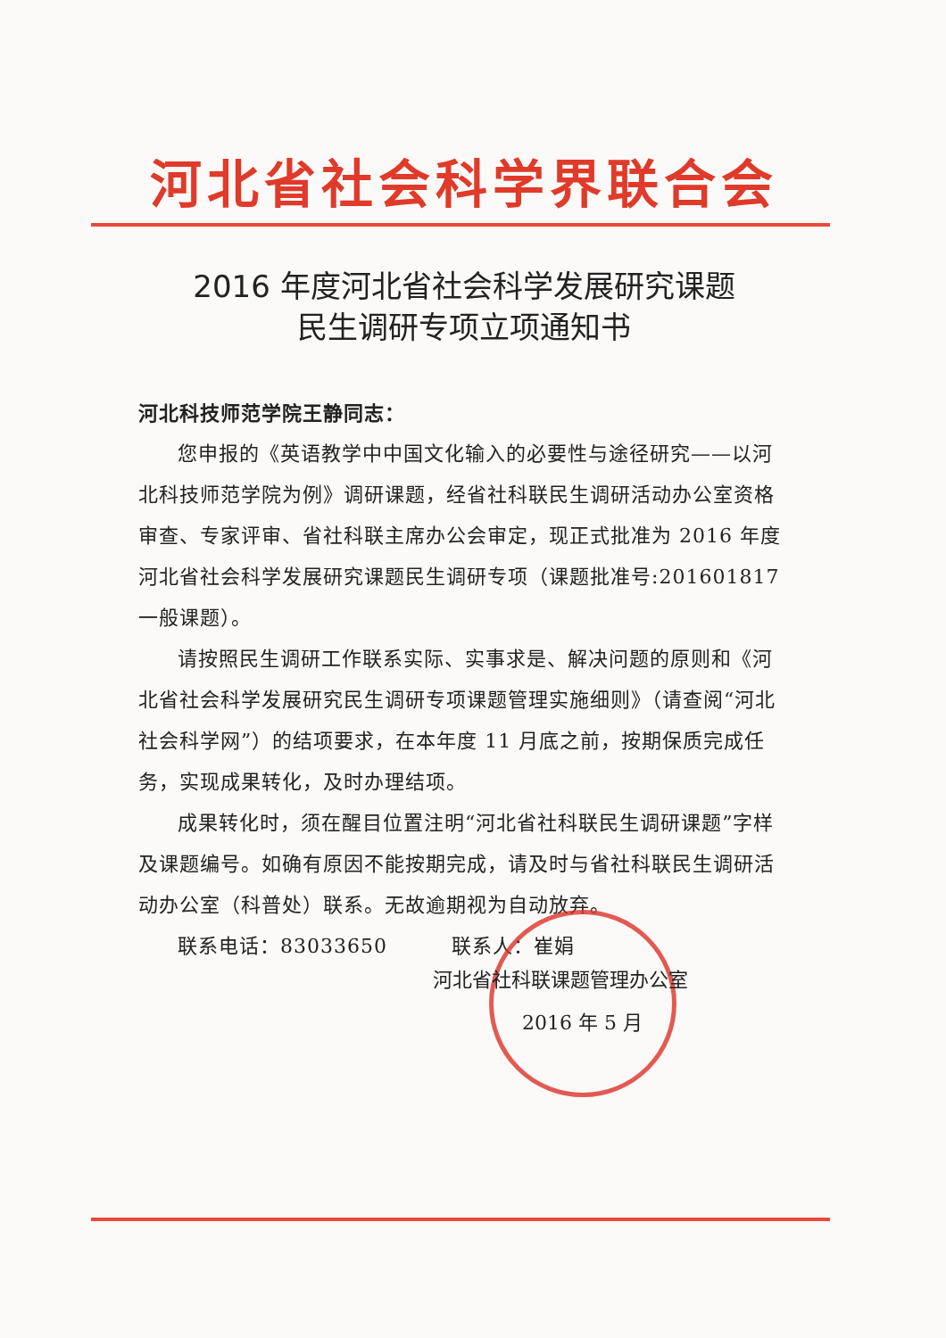河北省社会科学界联合会
2016 年度河北省社会科学发展研究课题
民生调研专项立项通知书
河北科技师范学院王静同志：
您申报的《英语教学中中国文化输入的必要性与途径研究——以河北科技师范学院为例》调研课题，经省社科联民生调研活动办公室资格审查、专家评审、省社科联主席办公会审定，现正式批准为 2016 年度河北省社会科学发展研究课题民生调研专项（课题批准号:201601817 一般课题）。
请按照民生调研工作联系实际、实事求是、解决问题的原则和《河北省社会科学发展研究民生调研专项课题管理实施细则》（请查阅“河北社会科学网”）的结项要求，在本年度 11 月底之前，按期保质完成任务，实现成果转化，及时办理结项。
成果转化时，须在醒目位置注明“河北省社科联民生调研课题”字样及课题编号。如确有原因不能按期完成，请及时与省社科联民生调研活动办公室（科普处）联系。无故逾期视为自动放弃。
联系电话：83033650 联系人：崔娟
河北省社科联课题管理办公室
2016 年 5 月